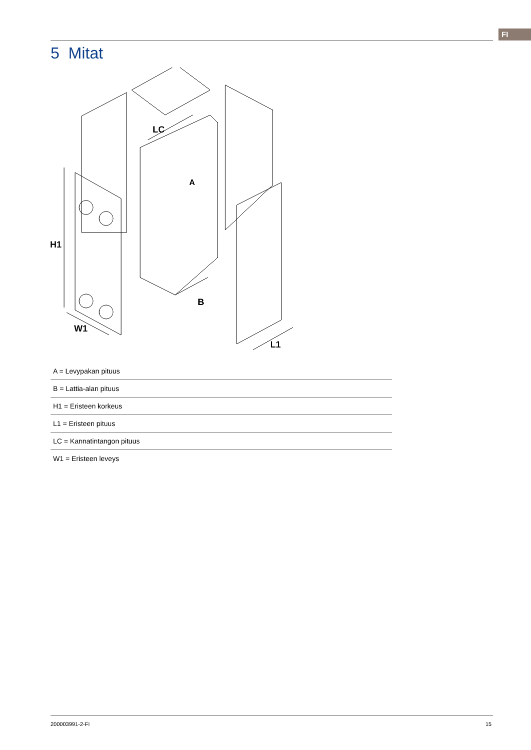FI
5 Mitat
H1
W1
LC
A
B
L1
| A = Levypakan pituus |
| B = Lattia-alan pituus |
| H1 = Eristeen korkeus |
| L1 = Eristeen pituus |
| LC = Kannatintangon pituus |
| W1 = Eristeen leveys |
200003991-2-FI 15